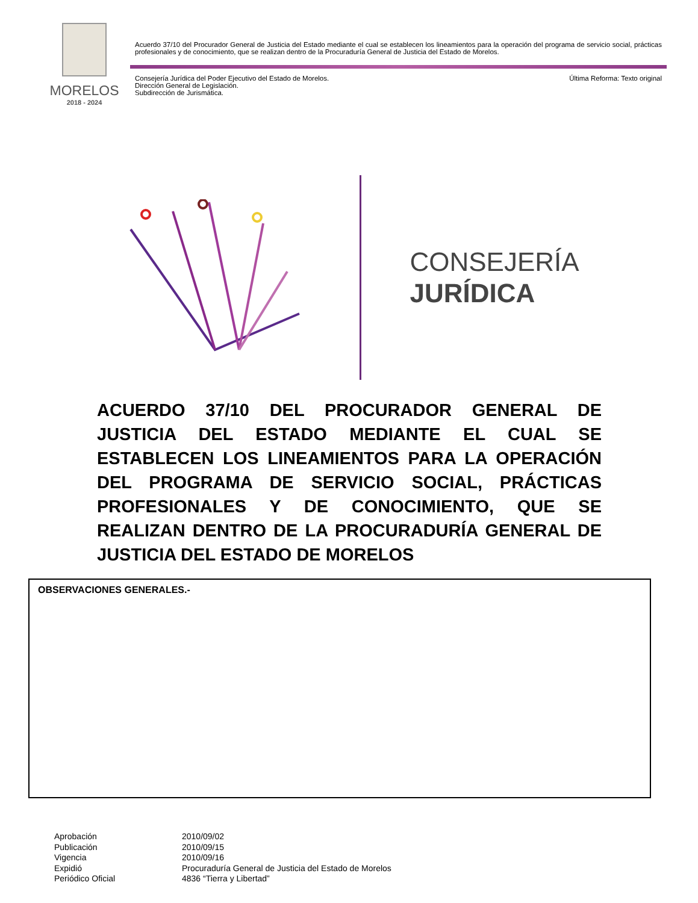MORELOS
2018 - 2024
Acuerdo 37/10 del Procurador General de Justicia del Estado mediante el cual se establecen los lineamientos para la operación del programa de servicio social, prácticas profesionales y de conocimiento, que se realizan dentro de la Procuraduría General de Justicia del Estado de Morelos.
Consejería Jurídica del Poder Ejecutivo del Estado de Morelos.
Dirección General de Legislación.
Subdirección de Jurismática.
Última Reforma: Texto original
CONSEJERÍA
JURÍDICA
ACUERDO 37/10 DEL PROCURADOR GENERAL DE JUSTICIA DEL ESTADO MEDIANTE EL CUAL SE ESTABLECEN LOS LINEAMIENTOS PARA LA OPERACIÓN DEL PROGRAMA DE SERVICIO SOCIAL, PRÁCTICAS PROFESIONALES Y DE CONOCIMIENTO, QUE SE REALIZAN DENTRO DE LA PROCURADURÍA GENERAL DE JUSTICIA DEL ESTADO DE MORELOS
OBSERVACIONES GENERALES.-
| Aprobación | 2010/09/02 |
| Publicación | 2010/09/15 |
| Vigencia | 2010/09/16 |
| Expidió | Procuraduría General de Justicia del Estado de Morelos |
| Periódico Oficial | 4836 “Tierra y Libertad” |